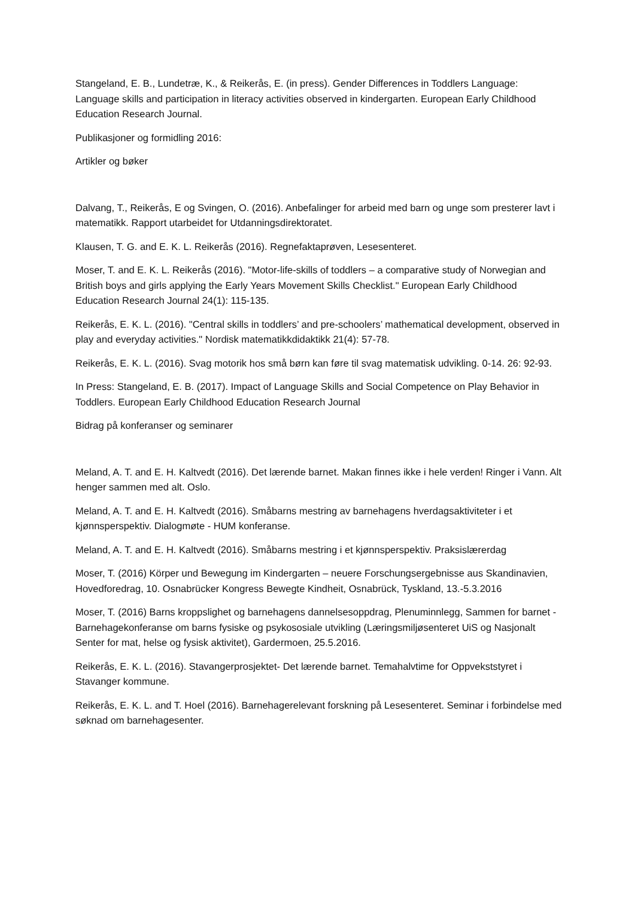Stangeland, E. B., Lundetræ, K., & Reikerås, E. (in press). Gender Differences in Toddlers Language: Language skills and participation in literacy activities observed in kindergarten. European Early Childhood Education Research Journal.
Publikasjoner og formidling 2016:
Artikler og bøker
Dalvang, T., Reikerås, E og Svingen, O. (2016). Anbefalinger for arbeid med barn og unge som presterer lavt i matematikk. Rapport utarbeidet for Utdanningsdirektoratet.
Klausen, T. G. and E. K. L. Reikerås (2016). Regnefaktaprøven, Lesesenteret.
Moser, T. and E. K. L. Reikerås (2016). "Motor-life-skills of toddlers – a comparative study of Norwegian and British boys and girls applying the Early Years Movement Skills Checklist." European Early Childhood Education Research Journal 24(1): 115-135.
Reikerås, E. K. L. (2016). "Central skills in toddlers’ and pre-schoolers’ mathematical development, observed in play and everyday activities." Nordisk matematikkdidaktikk 21(4): 57-78.
Reikerås, E. K. L. (2016). Svag motorik hos små børn kan føre til svag matematisk udvikling. 0-14. 26: 92-93.
In Press: Stangeland, E. B. (2017). Impact of Language Skills and Social Competence on Play Behavior in Toddlers. European Early Childhood Education Research Journal
Bidrag på konferanser og seminarer
Meland, A. T. and E. H. Kaltvedt (2016). Det lærende barnet. Makan finnes ikke i hele verden! Ringer i Vann. Alt henger sammen med alt. Oslo.
Meland, A. T. and E. H. Kaltvedt (2016). Småbarns mestring av barnehagens hverdagsaktiviteter i et kjønnsperspektiv. Dialogmøte - HUM konferanse.
Meland, A. T. and E. H. Kaltvedt (2016). Småbarns mestring i et kjønnsperspektiv. Praksislærerdag
Moser, T. (2016) Körper und Bewegung im Kindergarten – neuere Forschungsergebnisse aus Skandinavien, Hovedforedrag, 10. Osnabrücker Kongress Bewegte Kindheit, Osnabrück, Tyskland, 13.-5.3.2016
Moser, T. (2016) Barns kroppslighet og barnehagens dannelsesoppdrag, Plenuminnlegg, Sammen for barnet - Barnehagekonferanse om barns fysiske og psykososiale utvikling (Læringsmiljøsenteret UiS og Nasjonalt Senter for mat, helse og fysisk aktivitet), Gardermoen, 25.5.2016.
Reikerås, E. K. L. (2016). Stavangerprosjektet- Det lærende barnet. Temahalvtime for Oppvekststyret i Stavanger kommune.
Reikerås, E. K. L. and T. Hoel (2016). Barnehagerelevant forskning på Lesesenteret. Seminar i forbindelse med søknad om barnehagesenter.